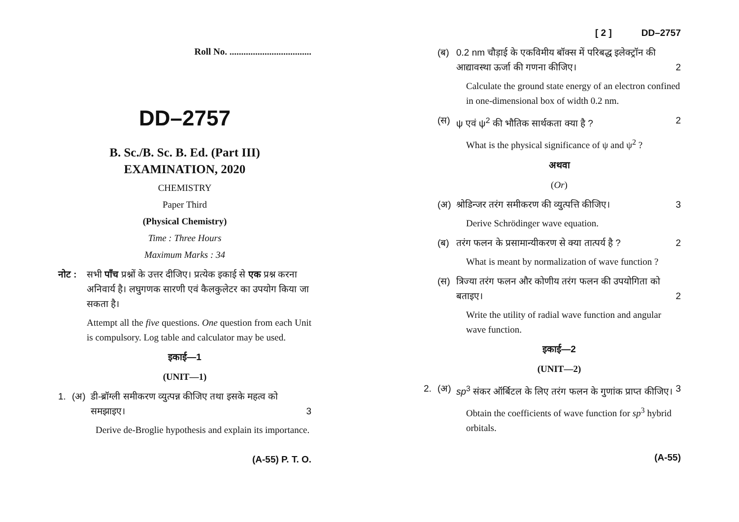Roll No. ...................................
DD–2757
B. Sc./B. Sc. B. Ed. (Part III)
EXAMINATION, 2020
CHEMISTRY
Paper Third
(Physical Chemistry)
Time : Three Hours
Maximum Marks : 34
नोट : सभी पाँच प्रश्नों के उत्तर दीजिए। प्रत्येक इकाई से एक प्रश्न करना अनिवार्य है। लघुगणक सारणी एवं कैलकुलेटर का उपयोग किया जा सकता है।
Attempt all the five questions. One question from each Unit is compulsory. Log table and calculator may be used.
इकाई—1
(UNIT—1)
1. (अ) डी-ब्रॉग्ली समीकरण व्युत्पन्न कीजिए तथा इसके महत्व को समझाइए। 3
Derive de-Broglie hypothesis and explain its importance.
(A-55) P. T. O.
[ 2 ] DD–2757
(ब) 0.2 nm चौड़ाई के एकविमीय बॉक्स में परिबद्ध इलेक्ट्रॉन की आद्यावस्था ऊर्जा की गणना कीजिए। 2
Calculate the ground state energy of an electron confined in one-dimensional box of width 0.2 nm.
(स) ψ एवं ψ<sup>2</sup> की भौतिक सार्थकता क्या है ? 2
What is the physical significance of ψ and ψ<sup>2</sup> ?
अथवा
(Or)
(अ) श्रोडिन्जर तरंग समीकरण की व्युत्पत्ति कीजिए। 3
Derive Schrödinger wave equation.
(ब) तरंग फलन के प्रसामान्यीकरण से क्या तात्पर्य है ? 2
What is meant by normalization of wave function ?
(स) त्रिज्या तरंग फलन और कोणीय तरंग फलन की उपयोगिता को बताइए। 2
Write the utility of radial wave function and angular wave function.
इकाई—2
(UNIT—2)
2. (अ) sp<sup>3</sup> संकर ऑर्बिटल के लिए तरंग फलन के गुणांक प्राप्त कीजिए। 3
Obtain the coefficients of wave function for sp<sup>3</sup> hybrid orbitals.
(A-55)